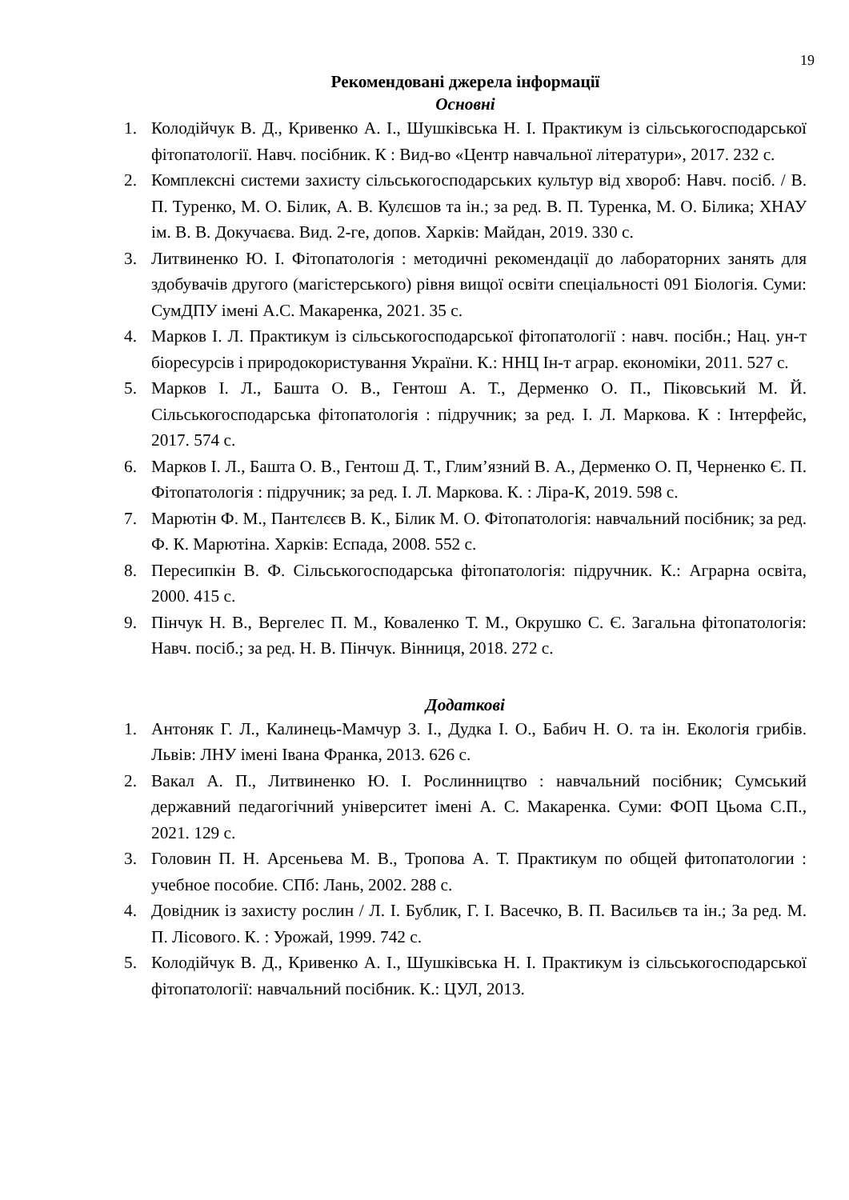19
Рекомендовані джерела інформації
Основні
1. Колодійчук В. Д., Кривенко А. І., Шушківська Н. І. Практикум із сільськогосподарської фітопатології. Навч. посібник. К : Вид-во «Центр навчальної літератури», 2017. 232 с.
2. Комплексні системи захисту сільськогосподарських культур від хвороб: Навч. посіб. / В. П. Туренко, М. О. Білик, А. В. Кулєшов та ін.; за ред. В. П. Туренка, М. О. Білика; ХНАУ ім. В. В. Докучаєва. Вид. 2-ге, допов. Харків: Майдан, 2019. 330 с.
3. Литвиненко Ю. І. Фітопатологія : методичні рекомендації до лабораторних занять для здобувачів другого (магістерського) рівня вищої освіти спеціальності 091 Біологія. Суми: СумДПУ імені А.С. Макаренка, 2021. 35 с.
4. Марков І. Л. Практикум із сільськогосподарської фітопатології : навч. посібн.; Нац. ун-т біоресурсів і природокористування України. К.: ННЦ Ін-т аграр. економіки, 2011. 527 с.
5. Марков І. Л., Башта О. В., Гентош А. Т., Дерменко О. П., Піковський М. Й. Сільськогосподарська фітопатологія : підручник; за ред. І. Л. Маркова. К : Інтерфейс, 2017. 574 с.
6. Марков І. Л., Башта О. В., Гентош Д. Т., Глим’язний В. А., Дерменко О. П, Черненко Є. П. Фітопатологія : підручник; за ред. І. Л. Маркова. К. : Ліра-К, 2019. 598 с.
7. Марютін Ф. М., Пантєлєєв В. К., Білик М. О. Фітопатологія: навчальний посібник; за ред. Ф. К. Марютіна. Харків: Еспада, 2008. 552 с.
8. Пересипкін В. Ф. Сільськогосподарська фітопатологія: підручник. К.: Аграрна освіта, 2000. 415 с.
9. Пінчук Н. В., Вергелес П. М., Коваленко Т. М., Окрушко С. Є. Загальна фітопатологія: Навч. посіб.; за ред. Н. В. Пінчук. Вінниця, 2018. 272 с.
Додаткові
1. Антоняк Г. Л., Калинець-Мамчур З. І., Дудка І. О., Бабич Н. О. та ін. Екологія грибів. Львів: ЛНУ імені Івана Франка, 2013. 626 с.
2. Вакал А. П., Литвиненко Ю. І. Рослинництво : навчальний посібник; Сумський державний педагогічний університет імені А. С. Макаренка. Суми: ФОП Цьома С.П., 2021. 129 с.
3. Головин П. Н. Арсеньева М. В., Тропова А. Т. Практикум по общей фитопатологии : учебное пособие. СПб: Лань, 2002. 288 с.
4. Довідник із захисту рослин / Л. І. Бублик, Г. І. Васечко, В. П. Васильєв та ін.; За ред. М. П. Лісового. К. : Урожай, 1999. 742 с.
5. Колодійчук В. Д., Кривенко А. І., Шушківська Н. І. Практикум із сільськогосподарської фітопатології: навчальний посібник. К.: ЦУЛ, 2013.